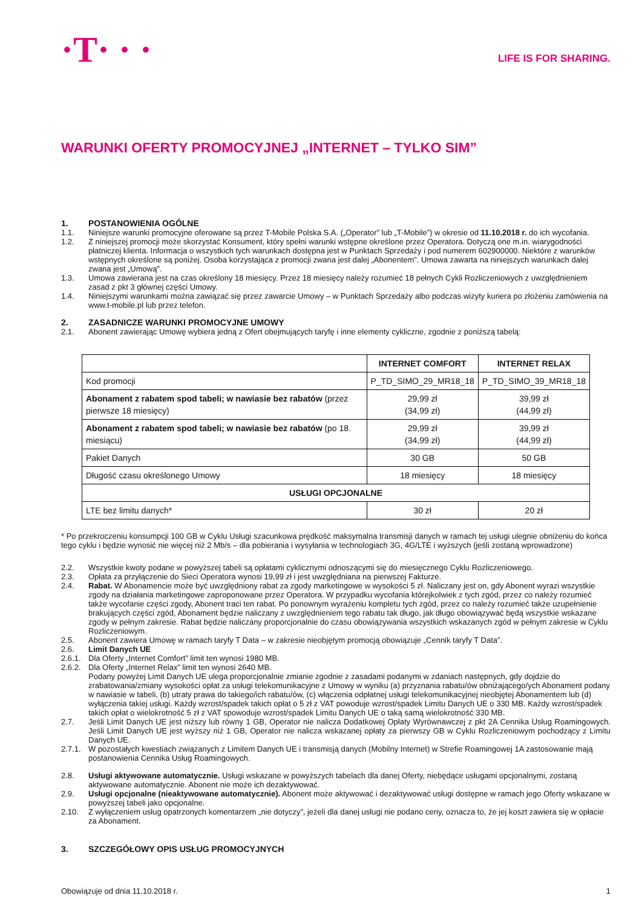·T· · ·
LIFE IS FOR SHARING.
WARUNKI OFERTY PROMOCYJNEJ „INTERNET – TYLKO SIM”
1. POSTANOWIENIA OGÓLNE
1.1. Niniejsze warunki promocyjne oferowane są przez T-Mobile Polska S.A. („Operator” lub „T-Mobile”) w okresie od 11.10.2018 r. do ich wycofania.
1.2. Z niniejszej promocji może skorzystać Konsument, który spełni warunki wstępne określone przez Operatora. Dotyczą one m.in. wiarygodności płatniczej klienta. Informacja o wszystkich tych warunkach dostępna jest w Punktach Sprzedaży i pod numerem 602900000. Niektóre z warunków wstępnych określone są poniżej. Osoba korzystająca z promocji zwana jest dalej „Abonentem”. Umowa zawarta na niniejszych warunkach dalej zwana jest „Umową”.
1.3. Umowa zawierana jest na czas określony 18 miesięcy. Przez 18 miesięcy należy rozumieć 18 pełnych Cykli Rozliczeniowych z uwzględnieniem zasad z pkt 3 głównej części Umowy.
1.4. Niniejszymi warunkami można zawiązać się przez zawarcie Umowy – w Punktach Sprzedaży albo podczas wizyty kuriera po złożeniu zamówienia na www.t-mobile.pl lub przez telefon.
2. ZASADNICZE WARUNKI PROMOCYJNE UMOWY
2.1. Abonent zawierając Umowę wybiera jedną z Ofert obejmujących taryfę i inne elementy cykliczne, zgodnie z poniższą tabelą:
| | INTERNET COMFORT | INTERNET RELAX |
| --- | --- | --- |
| Kod promocji | P_TD_SIMO_29_MR18_18 | P_TD_SIMO_39_MR18_18 |
| Abonament z rabatem spod tabeli; w nawiasie bez rabatów (przez pierwsze 18 miesięcy) | 29,99 zł (34,99 zł) | 39,99 zł (44,99 zł) |
| Abonament z rabatem spod tabeli; w nawiasie bez rabatów (po 18. miesiącu) | 29,99 zł (34,99 zł) | 39,99 zł (44,99 zł) |
| Pakiet Danych | 30 GB | 50 GB |
| Długość czasu określonego Umowy | 18 miesięcy | 18 miesięcy |
| USŁUGI OPCJONALNE | | |
| LTE bez limitu danych* | 30 zł | 20 zł |
* Po przekroczeniu konsumpcji 100 GB w Cyklu Usługi szacunkowa prędkość maksymalna transmisji danych w ramach tej usługi ulegnie obniżeniu do końca tego cyklu i będzie wynosić nie więcej niż 2 Mb/s – dla pobierania i wysyłania w technologiach 3G, 4G/LTE i wyższych (jeśli zostaną wprowadzone)
2.2. Wszystkie kwoty podane w powyższej tabeli są opłatami cyklicznymi odnoszącymi się do miesięcznego Cyklu Rozliczeniowego.
2.3. Opłata za przyłączenie do Sieci Operatora wynosi 19,99 zł i jest uwzględniana na pierwszej Fakturze.
2.4. Rabat. W Abonamencie może być uwzględniony rabat za zgody marketingowe w wysokości 5 zł. Naliczany jest on, gdy Abonent wyrazi wszystkie zgody na działania marketingowe zaproponowane przez Operatora. W przypadku wycofania którejkolwiek z tych zgód, przez co należy rozumieć także wycofanie części zgody, Abonent traci ten rabat. Po ponownym wyrażeniu kompletu tych zgód, przez co należy rozumieć także uzupełnienie brakujących części zgód, Abonament będzie naliczany z uwzględnieniem tego rabatu tak długo, jak długo obowiązywać będą wszystkie wskazane zgody w pełnym zakresie. Rabat będzie naliczany proporcjonalnie do czasu obowiązywania wszystkich wskazanych zgód w pełnym zakresie w Cyklu Rozliczeniowym.
2.5. Abonent zawiera Umowę w ramach taryfy T Data – w zakresie nieobjętym promocją obowiązuje „Cennik taryfy T Data”.
2.6. Limit Danych UE
2.6.1.
Dla Oferty „Internet Comfort” limit ten wynosi 1980 MB.
2.6.2.
Dla Oferty „Internet Relax” limit ten wynosi 2640 MB.
Podany powyżej Limit Danych UE ulega proporcjonalnie zmianie zgodnie z zasadami podanymi w zdaniach następnych, gdy dojdzie do zrabatowania/zmiany wysokości opłat za usługi telekomunikacyjne z Umowy w wyniku (a) przyznania rabatu/ów obniżającego/ych Abonament podany w nawiasie w tabeli, (b) utraty prawa do takiego/ich rabatu/ów, (c) włączenia odpłatnej usługi telekomunikacyjnej nieobjętej Abonamentem lub (d) wyłączenia takiej usługi. Każdy wzrost/spadek takich opłat o 5 zł z VAT powoduje wzrost/spadek Limitu Danych UE o 330 MB. Każdy wzrost/spadek takich opłat o wielokrotność 5 zł z VAT spowoduje wzrost/spadek Limitu Danych UE o taką samą wielokrotność 330 MB.
2.7. Jeśli Limit Danych UE jest niższy lub równy 1 GB, Operator nie nalicza Dodatkowej Opłaty Wyrównawczej z pkt 2A Cennika Usług Roamingowych. Jeśli Limit Danych UE jest wyższy niż 1 GB, Operator nie nalicza wskazanej opłaty za pierwszy GB w Cyklu Rozliczeniowym pochodzący z Limitu Danych UE.
2.7.1.
W pozostałych kwestiach związanych z Limitem Danych UE i transmisją danych (Mobilny Internet) w Strefie Roamingowej 1A zastosowanie mają postanowienia Cennika Usług Roamingowych.
2.8. Usługi aktywowane automatycznie. Usługi wskazane w powyższych tabelach dla danej Oferty, niebędące usługami opcjonalnymi, zostaną aktywowane automatycznie. Abonent nie może ich dezaktywować.
2.9. Usługi opcjonalne (nieaktywowane automatycznie). Abonent może aktywować i dezaktywować usługi dostępne w ramach jego Oferty wskazane w powyższej tabeli jako opcjonalne.
2.10. Z wyłączeniem usług opatrzonych komentarzem „nie dotyczy”, jeżeli dla danej usługi nie podano ceny, oznacza to, że jej koszt zawiera się w opłacie za Abonament.
3. SZCZEGÓŁOWY OPIS USŁUG PROMOCYJNYCH
Obowiązuje od dnia 11.10.2018 r. 1